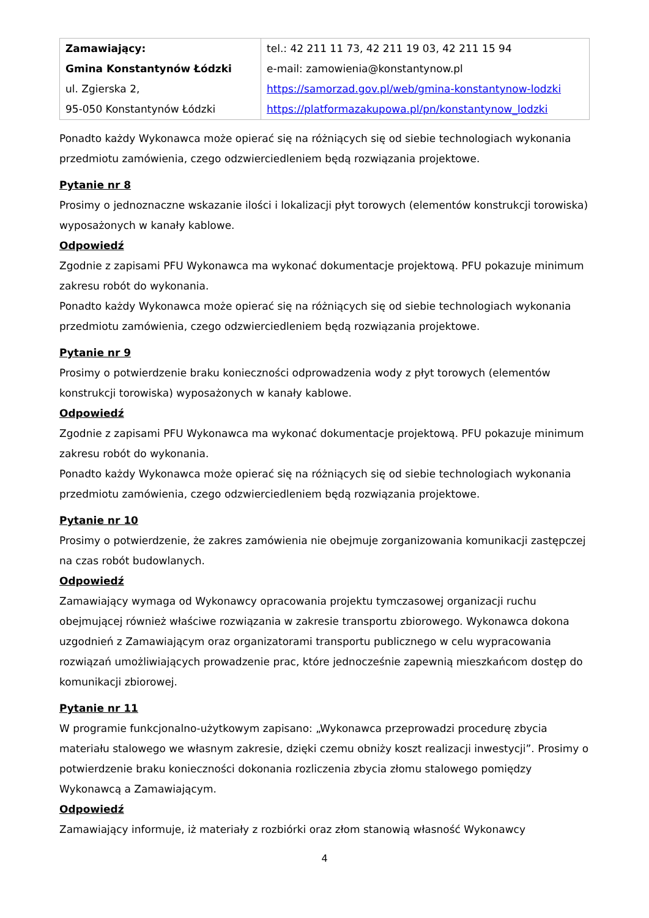| Zamawiający: Gmina Konstantynów Łódzki ul. Zgierska 2, 95-050 Konstantynów Łódzki | tel.: 42 211 11 73, 42 211 19 03, 42 211 15 94 e-mail: zamowienia@konstantynow.pl https://samorzad.gov.pl/web/gmina-konstantynow-lodzki https://platformazakupowa.pl/pn/konstantynow_lodzki |
Ponadto każdy Wykonawca może opierać się na różniących się od siebie technologiach wykonania przedmiotu zamówienia, czego odzwierciedleniem będą rozwiązania projektowe.
Pytanie nr 8
Prosimy o jednoznaczne wskazanie ilości i lokalizacji płyt torowych (elementów konstrukcji torowiska) wyposażonych w kanały kablowe.
Odpowiedź
Zgodnie z zapisami PFU Wykonawca ma wykonać dokumentacje projektową. PFU pokazuje minimum zakresu robót do wykonania.
Ponadto każdy Wykonawca może opierać się na różniących się od siebie technologiach wykonania przedmiotu zamówienia, czego odzwierciedleniem będą rozwiązania projektowe.
Pytanie nr 9
Prosimy o potwierdzenie braku konieczności odprowadzenia wody z płyt torowych (elementów konstrukcji torowiska) wyposażonych w kanały kablowe.
Odpowiedź
Zgodnie z zapisami PFU Wykonawca ma wykonać dokumentacje projektową. PFU pokazuje minimum zakresu robót do wykonania.
Ponadto każdy Wykonawca może opierać się na różniących się od siebie technologiach wykonania przedmiotu zamówienia, czego odzwierciedleniem będą rozwiązania projektowe.
Pytanie nr 10
Prosimy o potwierdzenie, że zakres zamówienia nie obejmuje zorganizowania komunikacji zastępczej na czas robót budowlanych.
Odpowiedź
Zamawiający wymaga od Wykonawcy opracowania projektu tymczasowej organizacji ruchu obejmującej również właściwe rozwiązania w zakresie transportu zbiorowego. Wykonawca dokona uzgodnień z Zamawiającym oraz organizatorami transportu publicznego w celu wypracowania rozwiązań umożliwiających prowadzenie prac, które jednocześnie zapewnią mieszkańcom dostęp do komunikacji zbiorowej.
Pytanie nr 11
W programie funkcjonalno-użytkowym zapisano: „Wykonawca przeprowadzi procedurę zbycia materiału stalowego we własnym zakresie, dzięki czemu obniży koszt realizacji inwestycji”. Prosimy o potwierdzenie braku konieczności dokonania rozliczenia zbycia złomu stalowego pomiędzy Wykonawcą a Zamawiającym.
Odpowiedź
Zamawiający informuje, iż materiały z rozbiórki oraz złom stanowią własność Wykonawcy
4